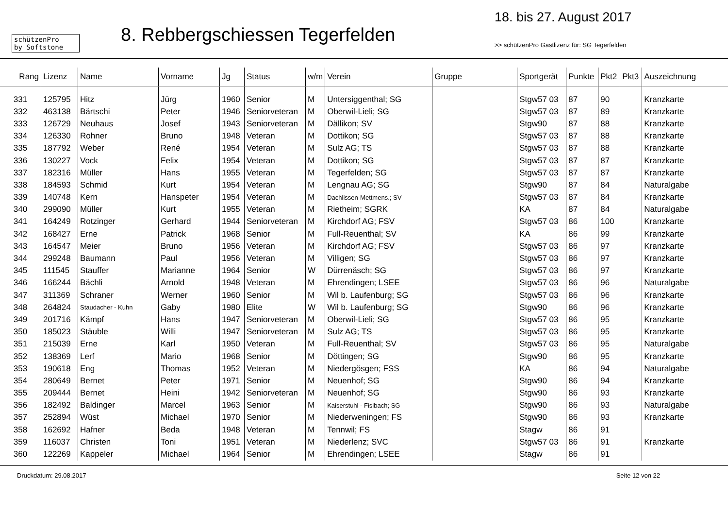schützenPro
by Softstone
8. Rebbergschiessen Tegerfelden
18. bis 27. August 2017
>> schützenPro Gastlizenz für: SG Tegerfelden
| Rang | Lizenz | Name | Vorname | Jg | Status | w/m | Verein | Gruppe | Sportgerät | Punkte | Pkt2 | Pkt3 | Auszeichnung |
| --- | --- | --- | --- | --- | --- | --- | --- | --- | --- | --- | --- | --- | --- |
| 331 | 125795 | Hitz | Jürg | 1960 | Senior | M | Untersiggenthal; SG | | Stgw57 03 | 87 | 90 | | Kranzkarte |
| 332 | 463138 | Bärtschi | Peter | 1946 | Seniorveteran | M | Oberwil-Lieli; SG | | Stgw57 03 | 87 | 89 | | Kranzkarte |
| 333 | 126729 | Neuhaus | Josef | 1943 | Seniorveteran | M | Dällikon; SV | | Stgw90 | 87 | 88 | | Kranzkarte |
| 334 | 126330 | Rohner | Bruno | 1948 | Veteran | M | Dottikon; SG | | Stgw57 03 | 87 | 88 | | Kranzkarte |
| 335 | 187792 | Weber | René | 1954 | Veteran | M | Sulz AG; TS | | Stgw57 03 | 87 | 88 | | Kranzkarte |
| 336 | 130227 | Vock | Felix | 1954 | Veteran | M | Dottikon; SG | | Stgw57 03 | 87 | 87 | | Kranzkarte |
| 337 | 182316 | Müller | Hans | 1955 | Veteran | M | Tegerfelden; SG | | Stgw57 03 | 87 | 87 | | Kranzkarte |
| 338 | 184593 | Schmid | Kurt | 1954 | Veteran | M | Lengnau AG; SG | | Stgw90 | 87 | 84 | | Naturalgabe |
| 339 | 140748 | Kern | Hanspeter | 1954 | Veteran | M | Dachlissen-Mettmens.; SV | | Stgw57 03 | 87 | 84 | | Kranzkarte |
| 340 | 299090 | Müller | Kurt | 1955 | Veteran | M | Rietheim; SGRK | | KA | 87 | 84 | | Naturalgabe |
| 341 | 164249 | Rotzinger | Gerhard | 1944 | Seniorveteran | M | Kirchdorf AG; FSV | | Stgw57 03 | 86 | 100 | | Kranzkarte |
| 342 | 168427 | Erne | Patrick | 1968 | Senior | M | Full-Reuenthal; SV | | KA | 86 | 99 | | Kranzkarte |
| 343 | 164547 | Meier | Bruno | 1956 | Veteran | M | Kirchdorf AG; FSV | | Stgw57 03 | 86 | 97 | | Kranzkarte |
| 344 | 299248 | Baumann | Paul | 1956 | Veteran | M | Villigen; SG | | Stgw57 03 | 86 | 97 | | Kranzkarte |
| 345 | 111545 | Stauffer | Marianne | 1964 | Senior | W | Dürrenäsch; SG | | Stgw57 03 | 86 | 97 | | Kranzkarte |
| 346 | 166244 | Bächli | Arnold | 1948 | Veteran | M | Ehrendingen; LSEE | | Stgw57 03 | 86 | 96 | | Naturalgabe |
| 347 | 311369 | Schraner | Werner | 1960 | Senior | M | Wil b. Laufenburg; SG | | Stgw57 03 | 86 | 96 | | Kranzkarte |
| 348 | 264824 | Staudacher - Kuhn | Gaby | 1980 | Elite | W | Wil b. Laufenburg; SG | | Stgw90 | 86 | 96 | | Kranzkarte |
| 349 | 201716 | Kämpf | Hans | 1947 | Seniorveteran | M | Oberwil-Lieli; SG | | Stgw57 03 | 86 | 95 | | Kranzkarte |
| 350 | 185023 | Stäuble | Willi | 1947 | Seniorveteran | M | Sulz AG; TS | | Stgw57 03 | 86 | 95 | | Kranzkarte |
| 351 | 215039 | Erne | Karl | 1950 | Veteran | M | Full-Reuenthal; SV | | Stgw57 03 | 86 | 95 | | Naturalgabe |
| 352 | 138369 | Lerf | Mario | 1968 | Senior | M | Döttingen; SG | | Stgw90 | 86 | 95 | | Kranzkarte |
| 353 | 190618 | Eng | Thomas | 1952 | Veteran | M | Niedergösgen; FSS | | KA | 86 | 94 | | Naturalgabe |
| 354 | 280649 | Bernet | Peter | 1971 | Senior | M | Neuenhof; SG | | Stgw90 | 86 | 94 | | Kranzkarte |
| 355 | 209444 | Bernet | Heini | 1942 | Seniorveteran | M | Neuenhof; SG | | Stgw90 | 86 | 93 | | Kranzkarte |
| 356 | 182492 | Baldinger | Marcel | 1963 | Senior | M | Kaiserstuhl - Fisibach; SG | | Stgw90 | 86 | 93 | | Naturalgabe |
| 357 | 252894 | Wüst | Michael | 1970 | Senior | M | Niederweningen; FS | | Stgw90 | 86 | 93 | | Kranzkarte |
| 358 | 162692 | Hafner | Beda | 1948 | Veteran | M | Tennwil; FS | | Stagw | 86 | 91 | | |
| 359 | 116037 | Christen | Toni | 1951 | Veteran | M | Niederlenz; SVC | | Stgw57 03 | 86 | 91 | | Kranzkarte |
| 360 | 122269 | Kappeler | Michael | 1964 | Senior | M | Ehrendingen; LSEE | | Stagw | 86 | 91 | | |
Druckdatum: 29.08.2017 Seite 12 von 22